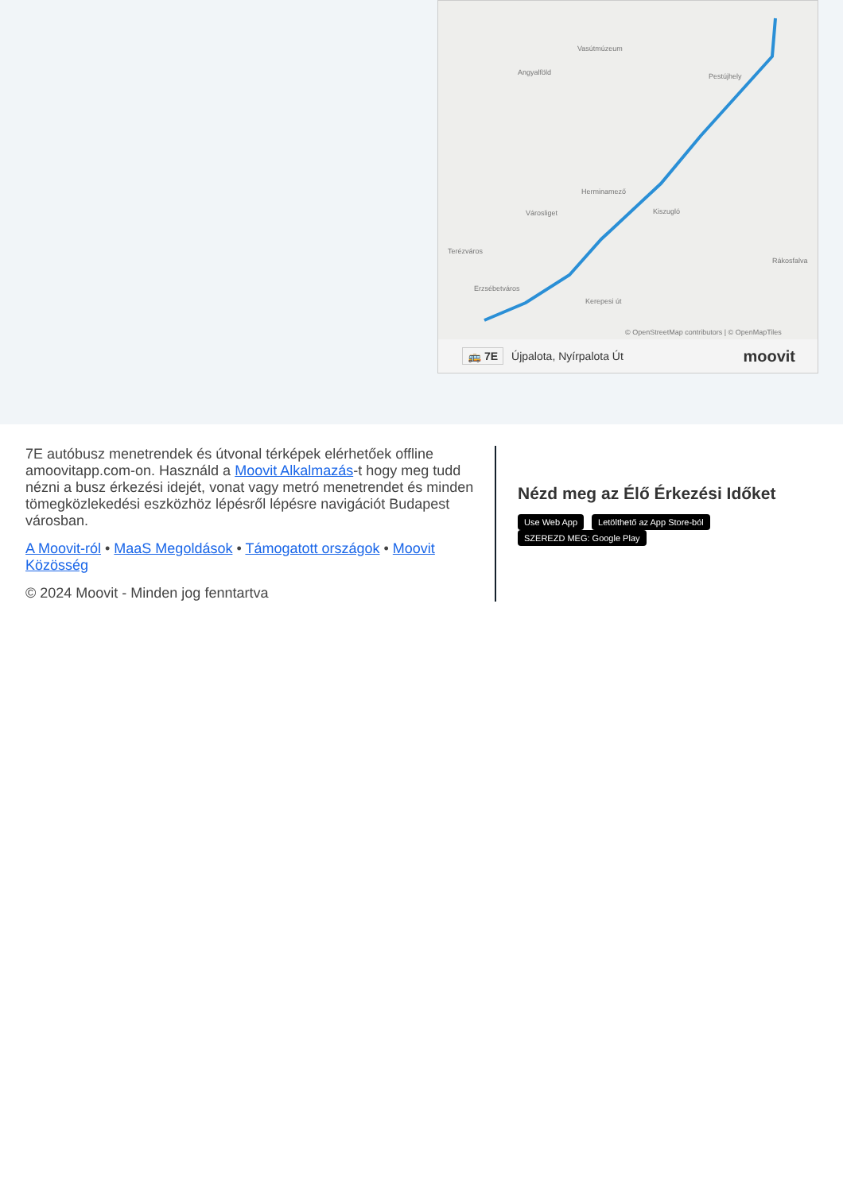Vasútmúzeum
Angyalföld Pestújhely
Herminamező
Városliget Kiszugló
Terézváros
Erzsébetváros
Kerepesi út
Rákosfalva
© OpenStreetMap contributors | © OpenMapTiles
🚌 7E Újpalota, Nyírpalota Út moovit
7E autóbusz menetrendek és útvonal térképek elérhetőek offline amoovitapp.com-on. Használd a Moovit Alkalmazás-t hogy meg tudd nézni a busz érkezési idejét, vonat vagy metró menetrendet és minden tömegközlekedési eszközhöz lépésről lépésre navigációt Budapest városban.
A Moovit-ról • MaaS Megoldások • Támogatott országok • Moovit Közösség
© 2024 Moovit - Minden jog fenntartva
Nézd meg az Élő Érkezési Időket
Use Web App Letölthető az App Store-ból SZEREZD MEG: Google Play